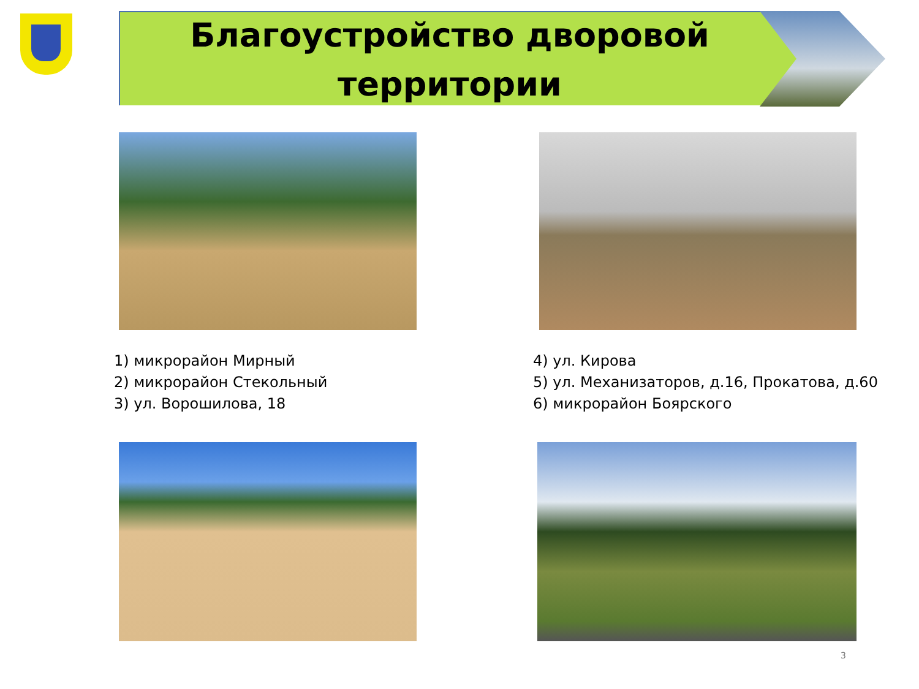Благоустройство дворовой территории
1) микрорайон Мирный
2) микрорайон Стекольный
3) ул. Ворошилова, 18
4) ул. Кирова
5) ул. Механизаторов, д.16, Прокатова, д.60
6) микрорайон Боярского
3